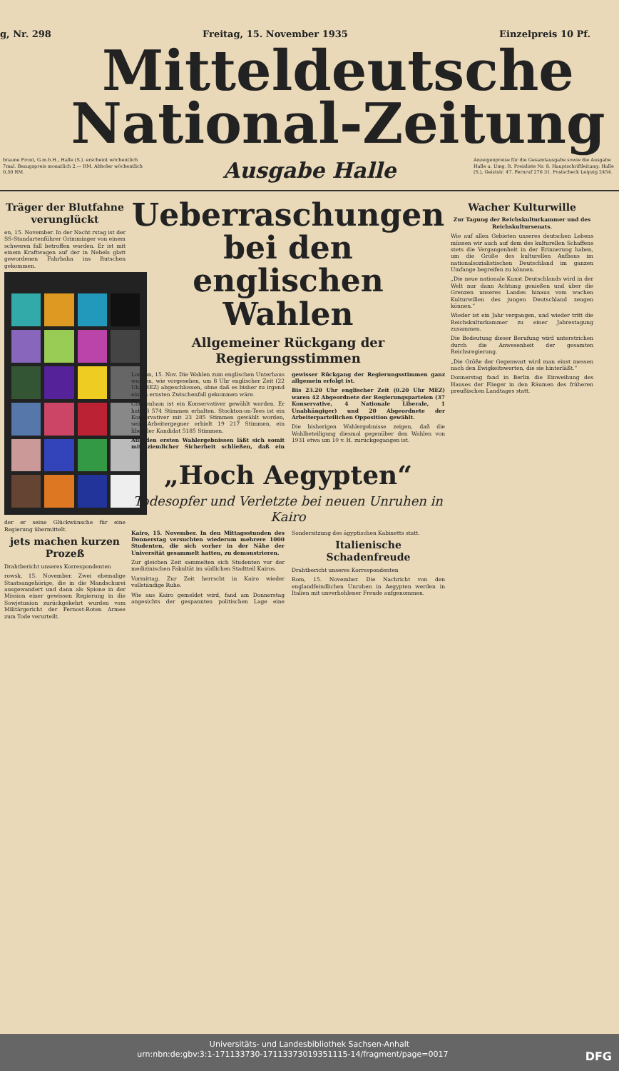g, Nr. 298 Freitag, 15. November 1935 Einzelpreis 10 Pf.
Mitteldeutsche
National-Zeitung
braune Front, G.m.b.H., Halle (S.). erscheint wöchentlich 7mal. Bezugspreis monatlich 2.— RM. Abholer wöchentlich 0,50 RM.
Ausgabe Halle
Anzeigenpreise für die Gesamtausgabe sowie die Ausgabe Halle u. Umg. lt. Preisliste Nr. 8. Hauptschriftleitung: Halle (S.), Geiststr. 47. Fernruf 276 31. Postscheck Leipzig 2454.
Träger der Blutfahne verunglückt
en, 15. November. In der Nacht rstag ist der SS-Standartenführer Grimminger von einem schweren fall betroffen worden. Er ist mit einem Kraftwagen auf der in Nebels glatt gewordenen Fahrbahn ins Rutschen gekommen.
der er seine Glückwünsche für eine Regierung übermittelt.
jets machen kurzen Prozeß
Drahtbericht unseres Korrespondenten
rowsk, 15. November. Zwei ehemalige Staatsangehörige, die in die Mandschurei ausgewandert und dann als Spione in der Mission einer gewissen Regierung in die Sowjetunion zurückgekehrt wurden vom Militärgericht der Fernost-Roten Armee zum Tode verurteilt.
Ueberraschungen bei den englischen Wahlen
Allgemeiner Rückgang der Regierungsstimmen
London, 15. Nov. Die Wahlen zum englischen Unterhaus wurden, wie vorgesehen, um 8 Uhr englischer Zeit (22 Uhr MEZ) abgeschlossen, ohne daß es bisher zu irgend einem ernsten Zwischenfall gekommen wäre.
Cheltenham ist ein Konservativer gewählt worden. Er hat 18 574 Stimmen erhalten. Stockton-on-Tees ist ein Konservativer mit 23 285 Stimmen gewählt worden, sein Arbeitergegner erhielt 19 217 Stimmen, ein liberaler Kandidat 5185 Stimmen.
Aus den ersten Wahlergebnissen läßt sich somit mit ziemlicher Sicherheit schließen, daß ein gewisser Rückgang der Regierungsstimmen ganz allgemein erfolgt ist.
Bis 23.20 Uhr englischer Zeit (0.20 Uhr MEZ) waren 42 Abgeordnete der Regierungsparteien (37 Konservative, 4 Nationale Liberale, 1 Unabhängiger) und 20 Abgeordnete der Arbeiterparteilichen Opposition gewählt.
Die bisherigen Wahlergebnisse zeigen, daß die Wahlbeteiligung diesmal gegenüber den Wahlen von 1931 etwa um 10 v. H. zurückgegangen ist.
„Hoch Aegypten“
Todesopfer und Verletzte bei neuen Unruhen in Kairo
Kairo, 15. November. In den Mittagsstunden des Donnerstag versuchten wiederum mehrere 1000 Studenten, die sich vorher in der Nähe der Universität gesammelt hatten, zu demonstrieren.
Zur gleichen Zeit sammelten sich Studenten vor der medizinischen Fakultät im südlichen Stadtteil Kairos.
Vormittag. Zur Zeit herrscht in Kairo wieder vollständige Ruhe.
Wie aus Kairo gemeldet wird, fand am Donnerstag angesichts der gespannten politischen Lage eine Sondersitzung des ägyptischen Kabinetts statt.
Italienische Schadenfreude
Drahtbericht unseres Korrespondenten
Rom, 15. November. Die Nachricht von den englandfeindlichen Unruhen in Aegypten werden in Italien mit unverhohlener Freude aufgenommen.
Wacher Kulturwille
Zur Tagung der Reichskulturkammer und des Reichskultursenats.
Wie auf allen Gebieten unseres deutschen Lebens müssen wir auch auf dem des kulturellen Schaffens stets die Vergangenheit in der Erinnerung haben, um die Größe des kulturellen Aufbaus im nationalsozialistischen Deutschland im ganzen Umfange begreifen zu können.
„Die neue nationale Kunst Deutschlands wird in der Welt nur dann Achtung genießen und über die Grenzen unseres Landes hinaus vom wachen Kulturwillen des jungen Deutschland zeugen können.“
Wieder ist ein Jahr vergangen, und wieder tritt die Reichskulturkammer zu einer Jahrestagung zusammen.
Die Bedeutung dieser Berufung wird unterstrichen durch die Anwesenheit der gesamten Reichsregierung.
„Die Größe der Gegenwart wird man einst messen nach den Ewigkeitswerten, die sie hinterläßt.“
Donnerstag fand in Berlin die Einweihung des Hauses der Flieger in den Räumen des früheren preußischen Landtages statt.
Universitäts- und Landesbibliothek Sachsen-Anhalt
urn:nbn:de:gbv:3:1-171133730-17113373019351115-14/fragment/page=0017 DFG